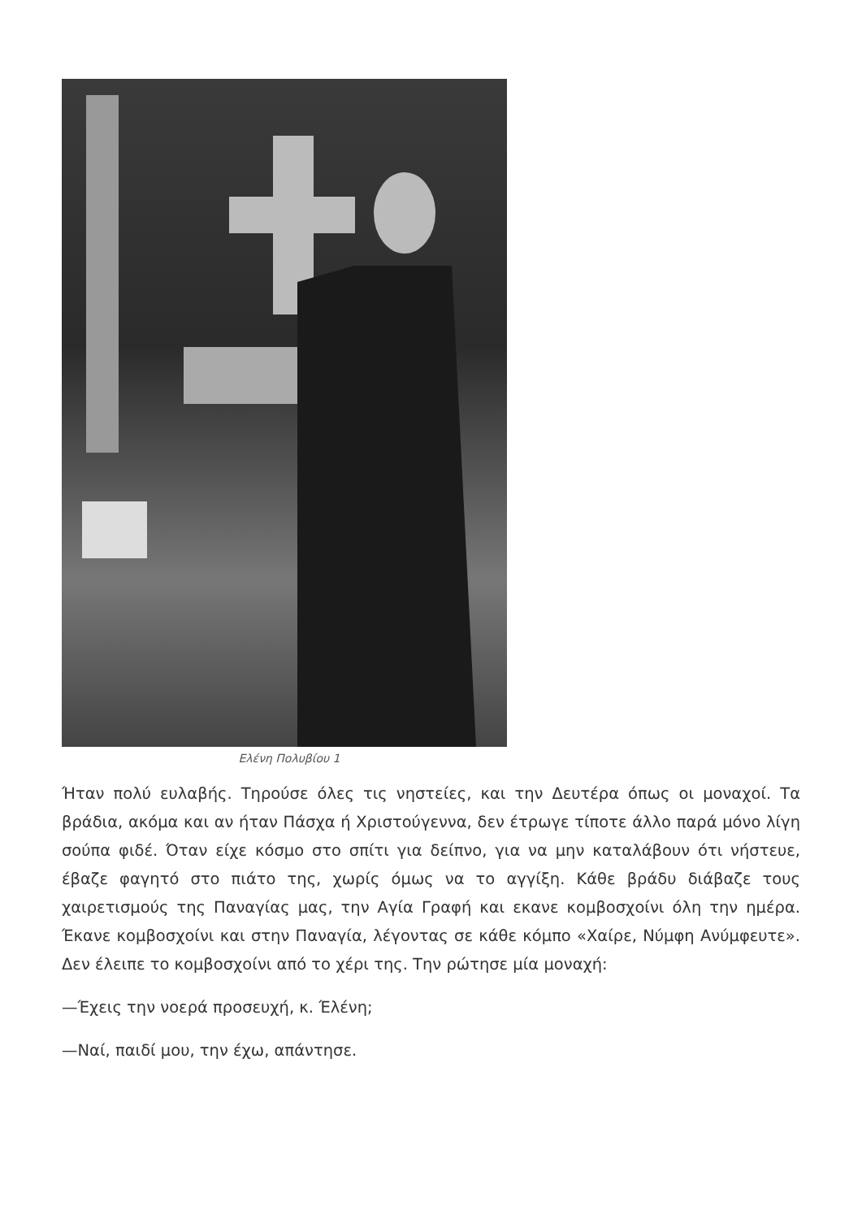Ελένη Πολυβίου 1
Ήταν πολύ ευλαβής. Τηρούσε όλες τις νηστείες, και την Δευτέρα όπως οι μοναχοί. Τα βράδια, ακόμα και αν ήταν Πάσχα ή Χριστούγεννα, δεν έτρωγε τίποτε άλλο παρά μόνο λίγη σούπα φιδέ. Όταν είχε κόσμο στο σπίτι για δείπνο, για να μην καταλάβουν ότι νήστευε, έβαζε φαγητό στο πιάτο της, χωρίς όμως να το αγγίξη. Κάθε βράδυ διάβαζε τους χαιρετισμούς της Παναγίας μας, την Αγία Γραφή και εκανε κομβοσχοίνι όλη την ημέρα. Έκανε κομβοσχοίνι και στην Παναγία, λέγοντας σε κάθε κόμπο «Χαίρε, Νύμφη Ανύμφευτε». Δεν έλειπε το κομβοσχοίνι από το χέρι της. Την ρώτησε μία μοναχή:
—Έχεις την νοερά προσευχή, κ. Έλένη;
—Ναί, παιδί μου, την έχω, απάντησε.